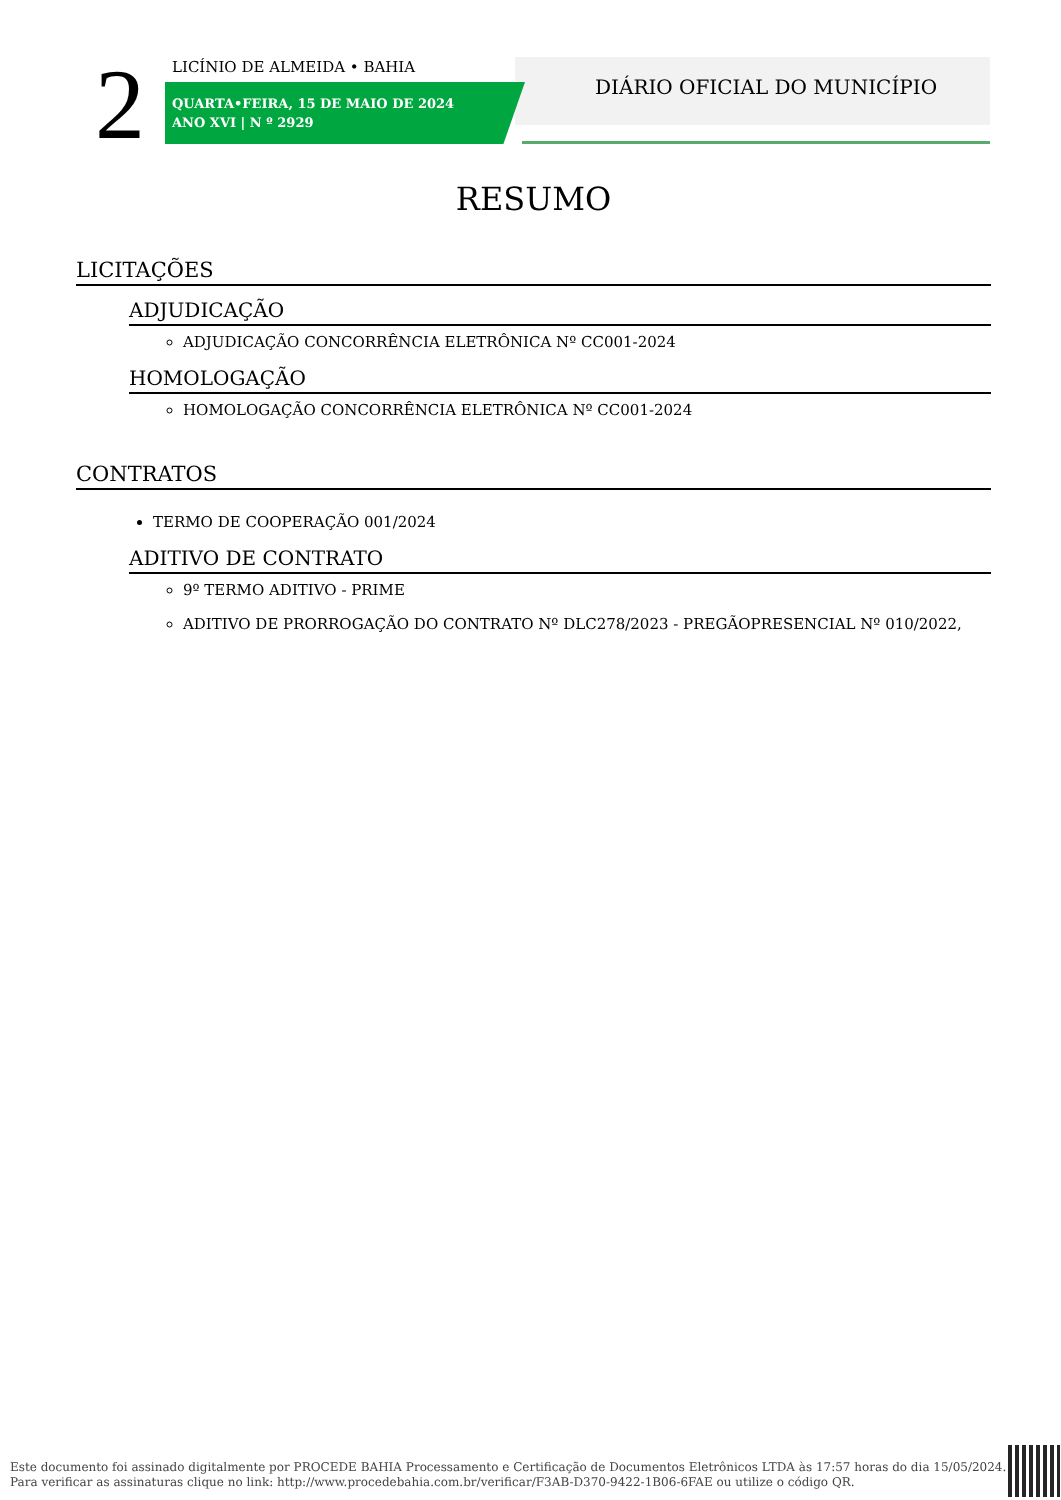2 LICÍNIO DE ALMEIDA • BAHIA
QUARTA•FEIRA, 15 DE MAIO DE 2024
ANO XVI | N º 2929
DIÁRIO OFICIAL DO MUNICÍPIO
RESUMO
LICITAÇÕES
ADJUDICAÇÃO
ADJUDICAÇÃO CONCORRÊNCIA ELETRÔNICA Nº CC001-2024
HOMOLOGAÇÃO
HOMOLOGAÇÃO CONCORRÊNCIA ELETRÔNICA Nº CC001-2024
CONTRATOS
TERMO DE COOPERAÇÃO 001/2024
ADITIVO DE CONTRATO
9º TERMO ADITIVO - PRIME
ADITIVO DE PRORROGAÇÃO DO CONTRATO Nº DLC278/2023 - PREGÃOPRESENCIAL Nº 010/2022,
Este documento foi assinado digitalmente por PROCEDE BAHIA Processamento e Certificação de Documentos Eletrônicos LTDA às 17:57 horas do dia 15/05/2024.
Para verificar as assinaturas clique no link: http://www.procedebahia.com.br/verificar/F3AB-D370-9422-1B06-6FAE ou utilize o código QR.